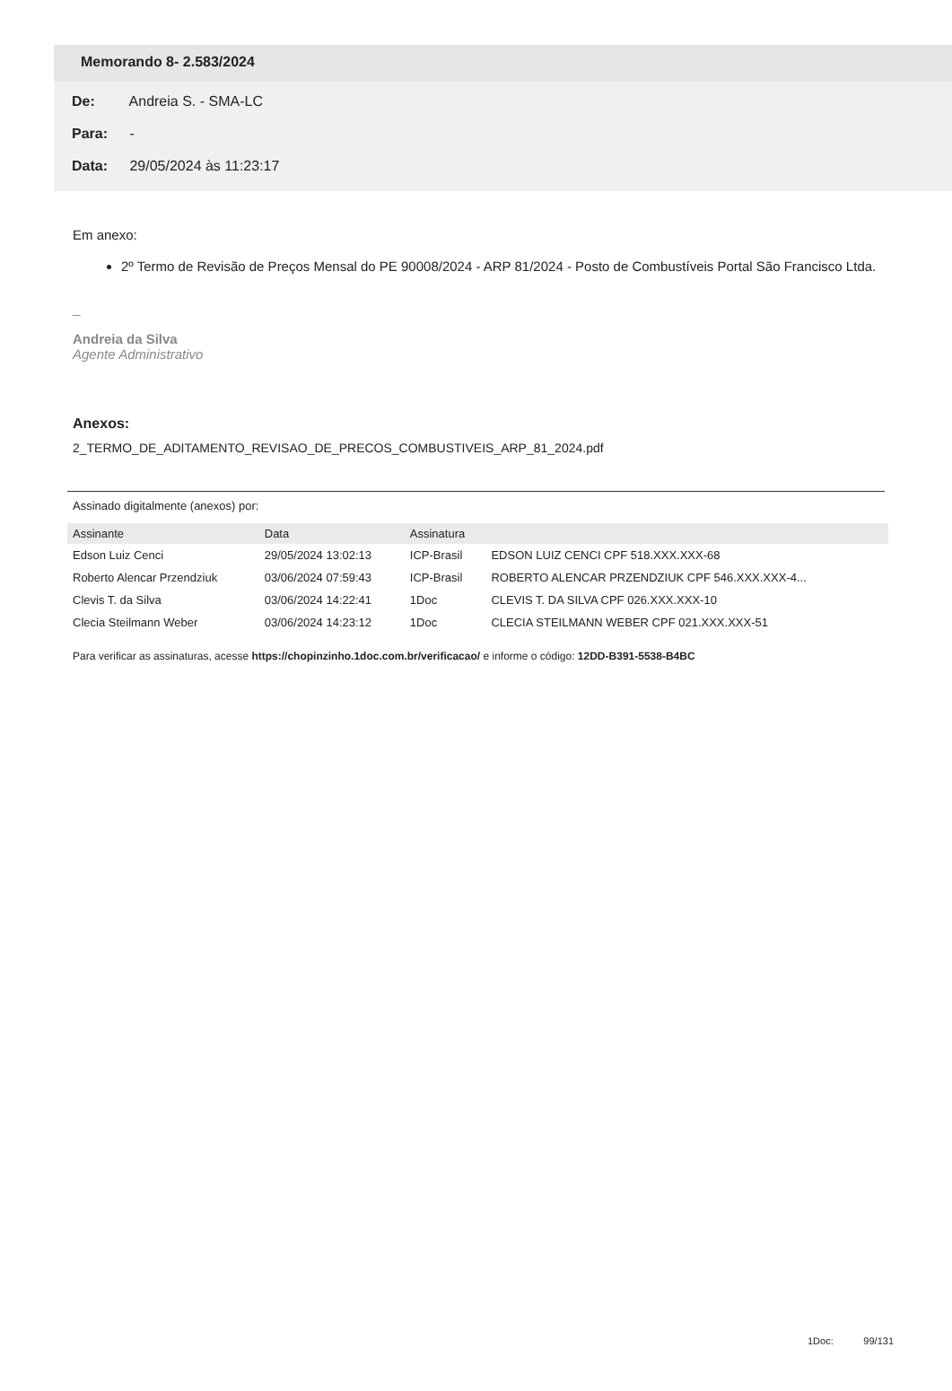Memorando 8- 2.583/2024
De: Andreia S. - SMA-LC
Para: -
Data: 29/05/2024 às 11:23:17
Em anexo:
2º Termo de Revisão de Preços Mensal do PE 90008/2024 - ARP 81/2024 - Posto de Combustíveis Portal São Francisco Ltda.
_
Andreia da Silva
Agente Administrativo
Anexos:
2_TERMO_DE_ADITAMENTO_REVISAO_DE_PRECOS_COMBUSTIVEIS_ARP_81_2024.pdf
Assinado digitalmente (anexos) por:
| Assinante | Data | Assinatura | |
| --- | --- | --- | --- |
| Edson Luiz Cenci | 29/05/2024 13:02:13 | ICP-Brasil | EDSON LUIZ CENCI CPF 518.XXX.XXX-68 |
| Roberto Alencar Przendziuk | 03/06/2024 07:59:43 | ICP-Brasil | ROBERTO ALENCAR PRZENDZIUK CPF 546.XXX.XXX-4... |
| Clevis T. da Silva | 03/06/2024 14:22:41 | 1Doc | CLEVIS T. DA SILVA CPF 026.XXX.XXX-10 |
| Clecia Steilmann Weber | 03/06/2024 14:23:12 | 1Doc | CLECIA STEILMANN WEBER CPF 021.XXX.XXX-51 |
Para verificar as assinaturas, acesse https://chopinzinho.1doc.com.br/verificacao/ e informe o código: 12DD-B391-5538-B4BC
1Doc: 99/131